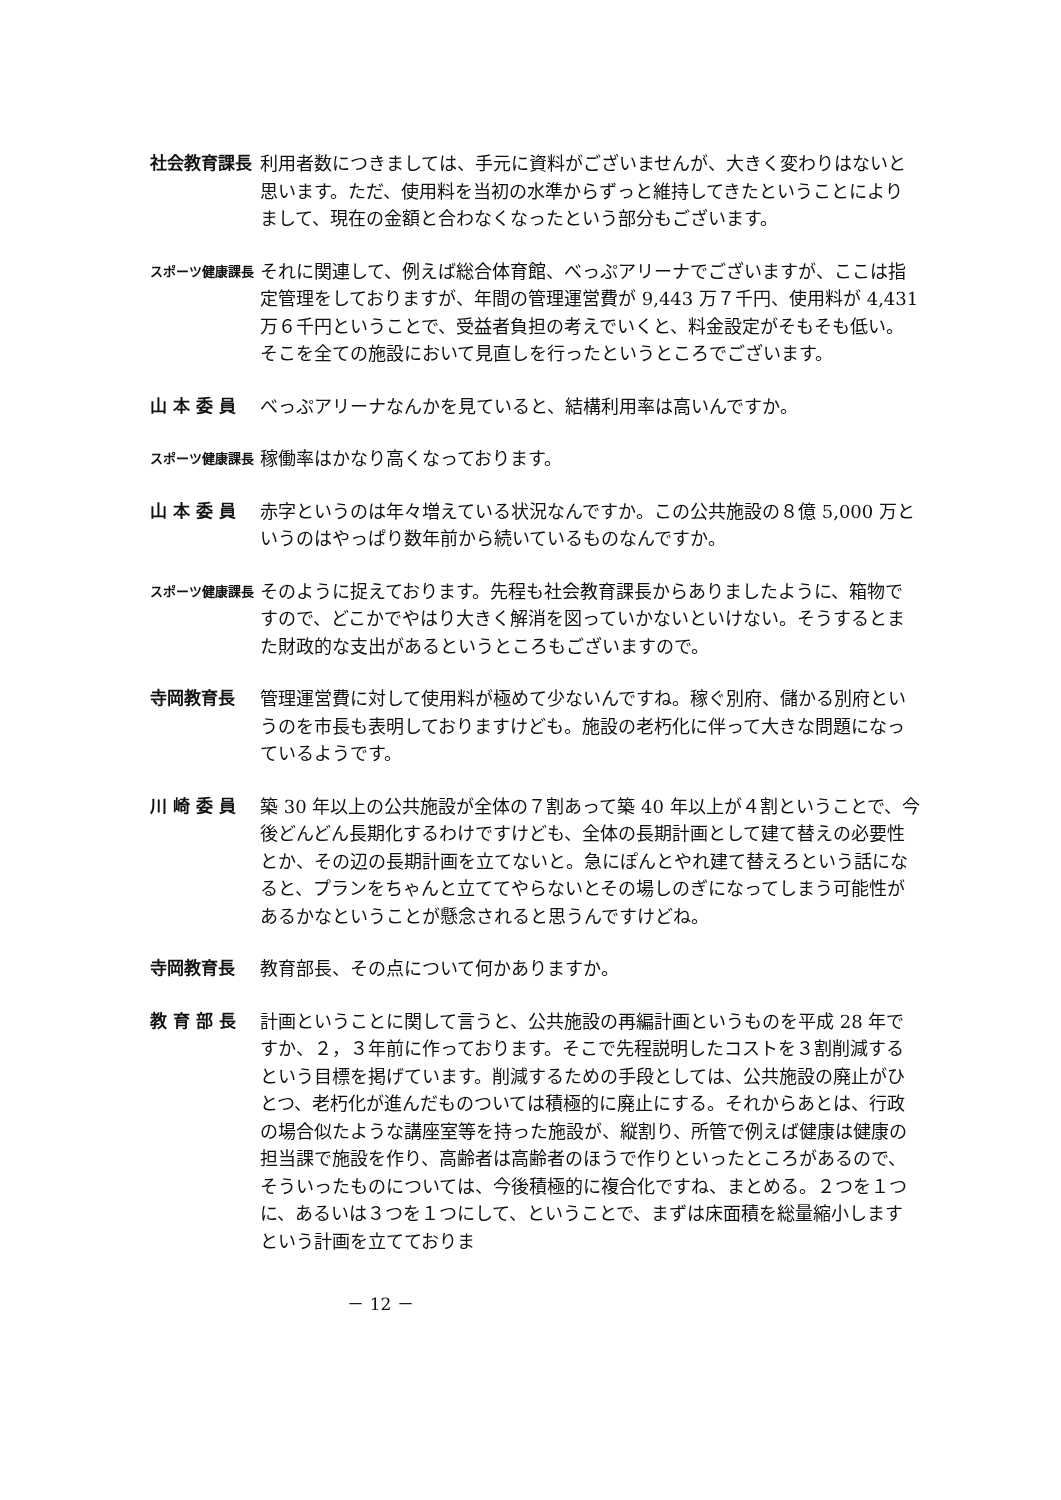社会教育課長 利用者数につきましては、手元に資料がございませんが、大きく変わりはないと思います。ただ、使用料を当初の水準からずっと維持してきたということによりまして、現在の金額と合わなくなったという部分もございます。
スポーツ健康課長
それに関連して、例えば総合体育館、べっぷアリーナでございますが、ここは指定管理をしておりますが、年間の管理運営費が 9,443 万７千円、使用料が 4,431 万６千円ということで、受益者負担の考えでいくと、料金設定がそもそも低い。そこを全ての施設において見直しを行ったというところでございます。
山 本 委 員 べっぷアリーナなんかを見ていると、結構利用率は高いんですか。
スポーツ健康課長
稼働率はかなり高くなっております。
山 本 委 員 赤字というのは年々増えている状況なんですか。この公共施設の８億 5,000 万というのはやっぱり数年前から続いているものなんですか。
スポーツ健康課長
そのように捉えております。先程も社会教育課長からありましたように、箱物ですので、どこかでやはり大きく解消を図っていかないといけない。そうするとまた財政的な支出があるというところもございますので。
寺岡教育長 管理運営費に対して使用料が極めて少ないんですね。稼ぐ別府、儲かる別府というのを市長も表明しておりますけども。施設の老朽化に伴って大きな問題になっているようです。
川 崎 委 員 築 30 年以上の公共施設が全体の７割あって築 40 年以上が４割ということで、今後どんどん長期化するわけですけども、全体の長期計画として建て替えの必要性とか、その辺の長期計画を立てないと。急にぽんとやれ建て替えろという話になると、プランをちゃんと立ててやらないとその場しのぎになってしまう可能性があるかなということが懸念されると思うんですけどね。
寺岡教育長 教育部長、その点について何かありますか。
教 育 部 長 計画ということに関して言うと、公共施設の再編計画というものを平成 28 年ですか、２，３年前に作っております。そこで先程説明したコストを３割削減するという目標を掲げています。削減するための手段としては、公共施設の廃止がひとつ、老朽化が進んだものついては積極的に廃止にする。それからあとは、行政の場合似たような講座室等を持った施設が、縦割り、所管で例えば健康は健康の担当課で施設を作り、高齢者は高齢者のほうで作りといったところがあるので、そういったものについては、今後積極的に複合化ですね、まとめる。２つを１つに、あるいは３つを１つにして、ということで、まずは床面積を総量縮小しますという計画を立てておりま
－ 12 －